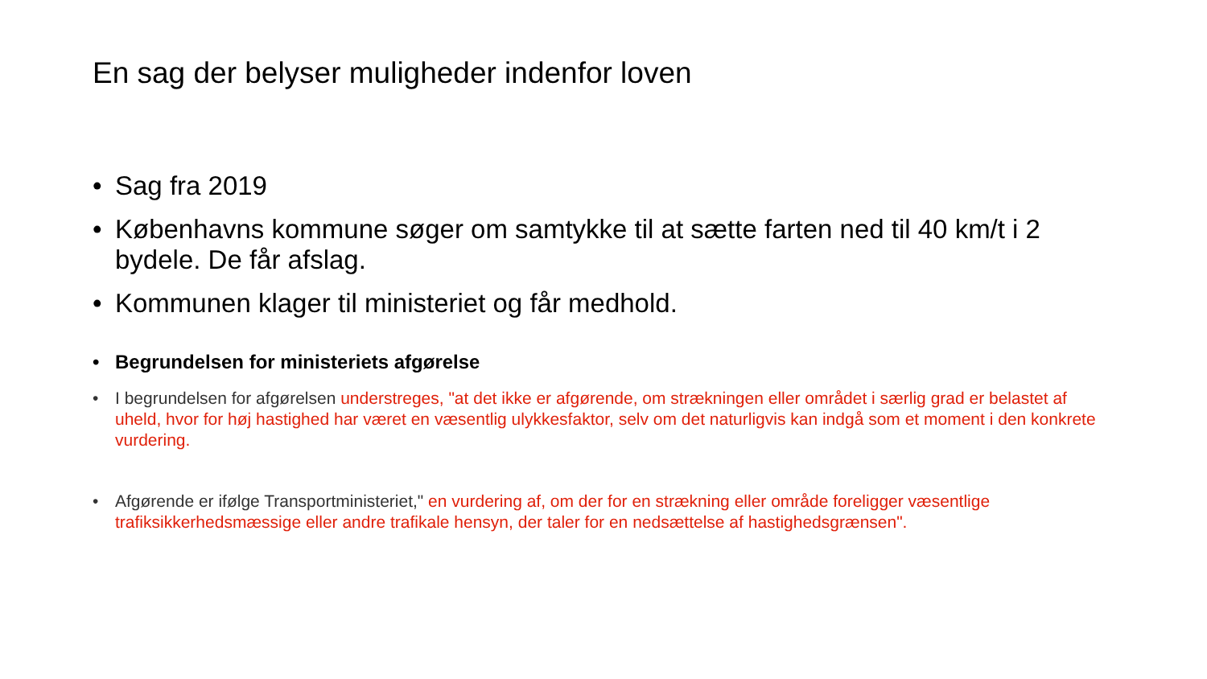En sag der belyser muligheder indenfor loven
• Sag fra 2019
• Københavns kommune søger om samtykke til at sætte farten ned til 40 km/t i 2 bydele. De får afslag.
• Kommunen klager til ministeriet og får medhold.
• Begrundelsen for ministeriets afgørelse
• I begrundelsen for afgørelsen understreges, "at det ikke er afgørende, om strækningen eller området i særlig grad er belastet af uheld, hvor for høj hastighed har været en væsentlig ulykkesfaktor, selv om det naturligvis kan indgå som et moment i den konkrete vurdering.
• Afgørende er ifølge Transportministeriet," en vurdering af, om der for en strækning eller område foreligger væsentlige trafiksikkerhedsmæssige eller andre trafikale hensyn, der taler for en nedsættelse af hastighedsgrænsen".